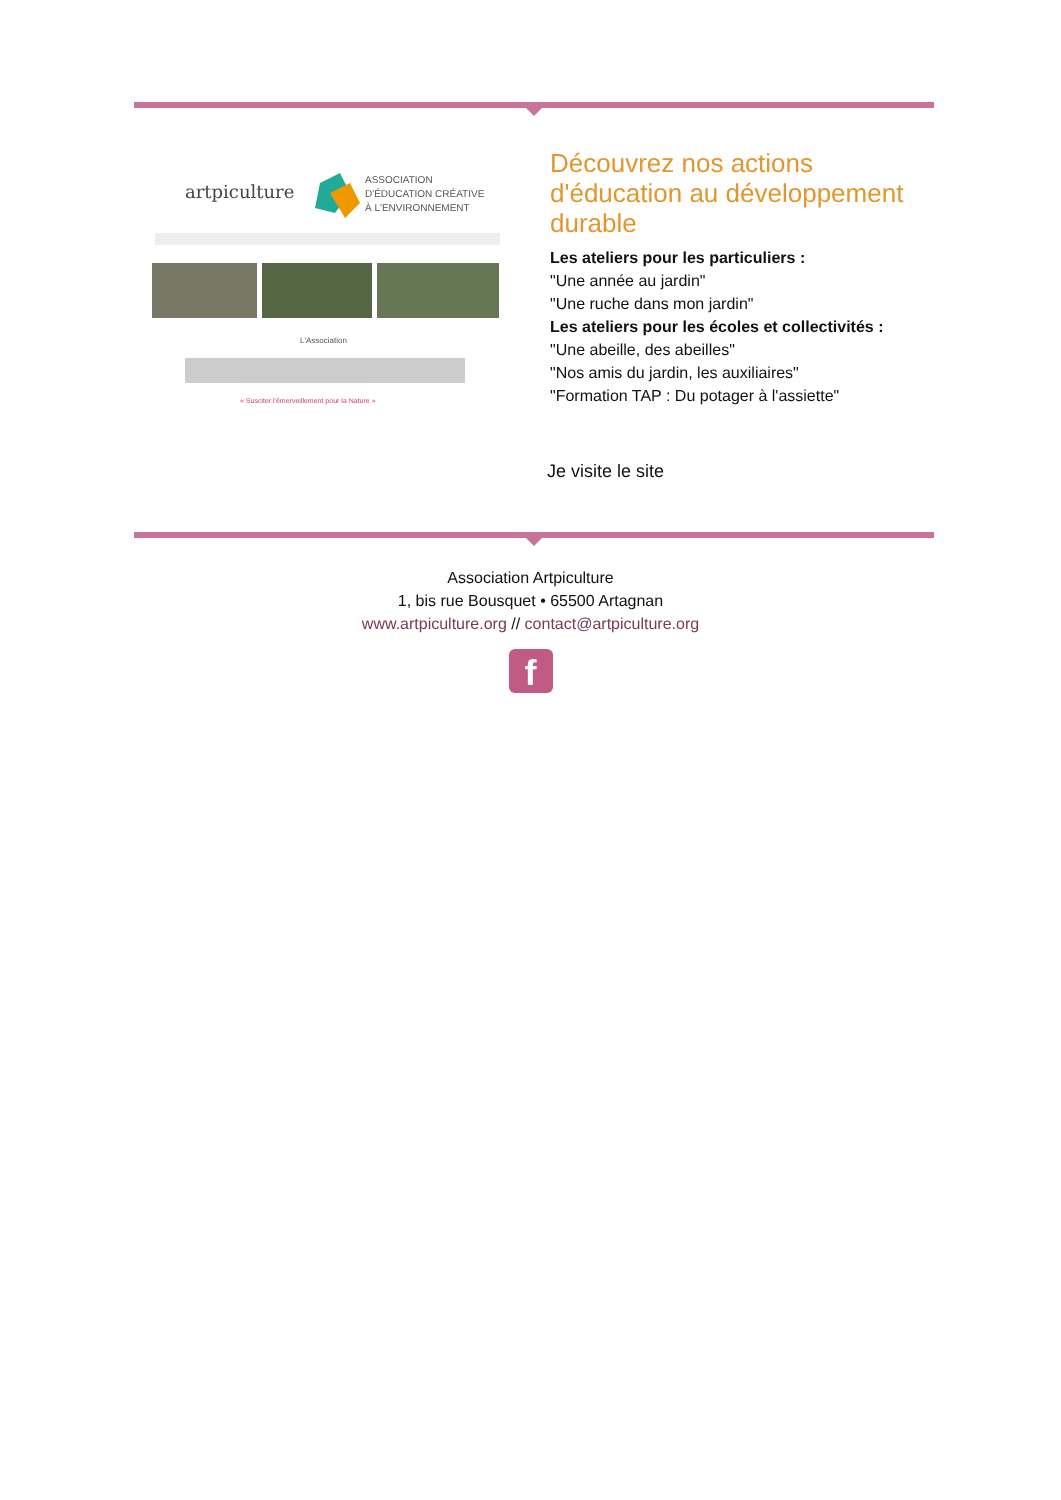artpiculture
ASSOCIATION
D'ÉDUCATION CRÉATIVE
À L'ENVIRONNEMENT
L'Association
« Susciter l'émerveillement pour la Nature »
Découvrez nos actions d'éducation au développement durable
Les ateliers pour les particuliers :
"Une année au jardin"
"Une ruche dans mon jardin"
Les ateliers pour les écoles et collectivités :
"Une abeille, des abeilles"
"Nos amis du jardin, les auxiliaires"
"Formation TAP : Du potager à l'assiette"
Je visite le site
Association Artpiculture
1, bis rue Bousquet • 65500 Artagnan
www.artpiculture.org // contact@artpiculture.org
f